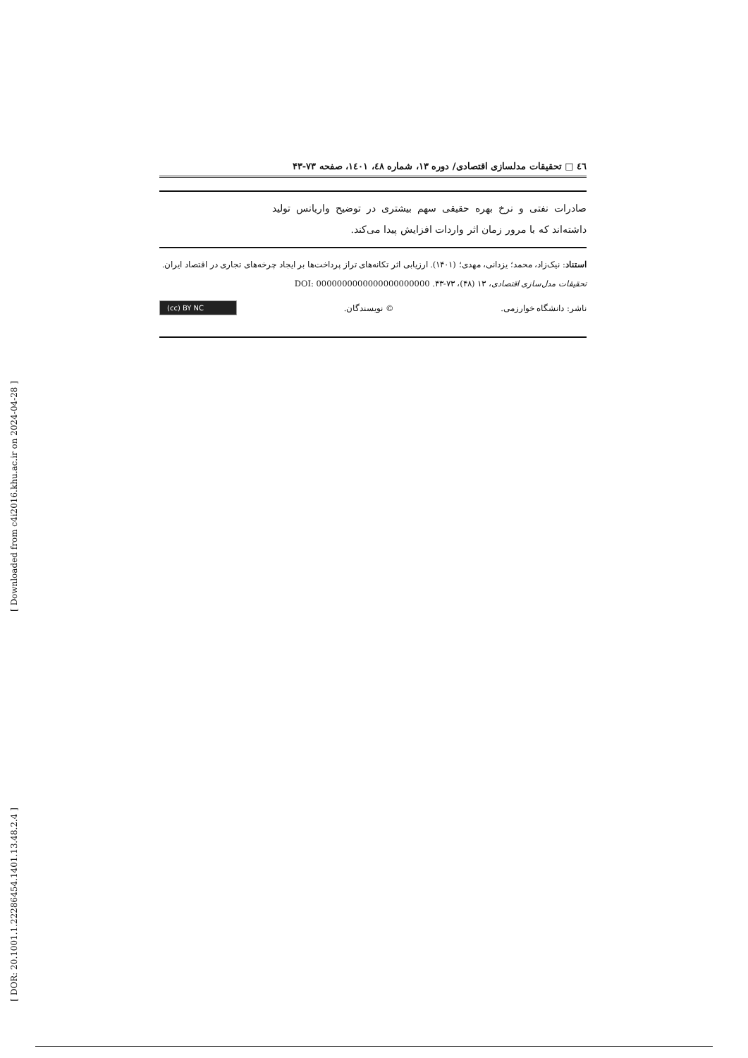٤٦ □ تحقیقات مدلسازی اقتصادی/ دوره ۱۳، شماره ٤٨، ١٤٠١، صفحه ۷۳-۴۳
صادرات نفتی و نرخ بهره حقیقی سهم بیشتری در توضیح واریانس تولید داشته‌اند که با مرور زمان اثر واردات افزایش پیدا می‌کند.
استناد: نیک‌زاد، محمد؛ یزدانی، مهدی؛ (۱۴۰۱). ارزیابی اثر تکانه‌های تراز پرداخت‌ها بر ایجاد چرخه‌های تجاری در اقتصاد ایران. تحقیقات مدل‌سازی اقتصادی، ۱۳ (۴۸)، ۷۳-۴۳. DOI: 0000000000000000000000
ناشر: دانشگاه خوارزمی. © نویسندگان. (cc) BY NC
[ Downloaded from c4i2016.khu.ac.ir on 2024-04-28 ]
[ DOR: 20.1001.1.22286454.1401.13.48.2.4 ]